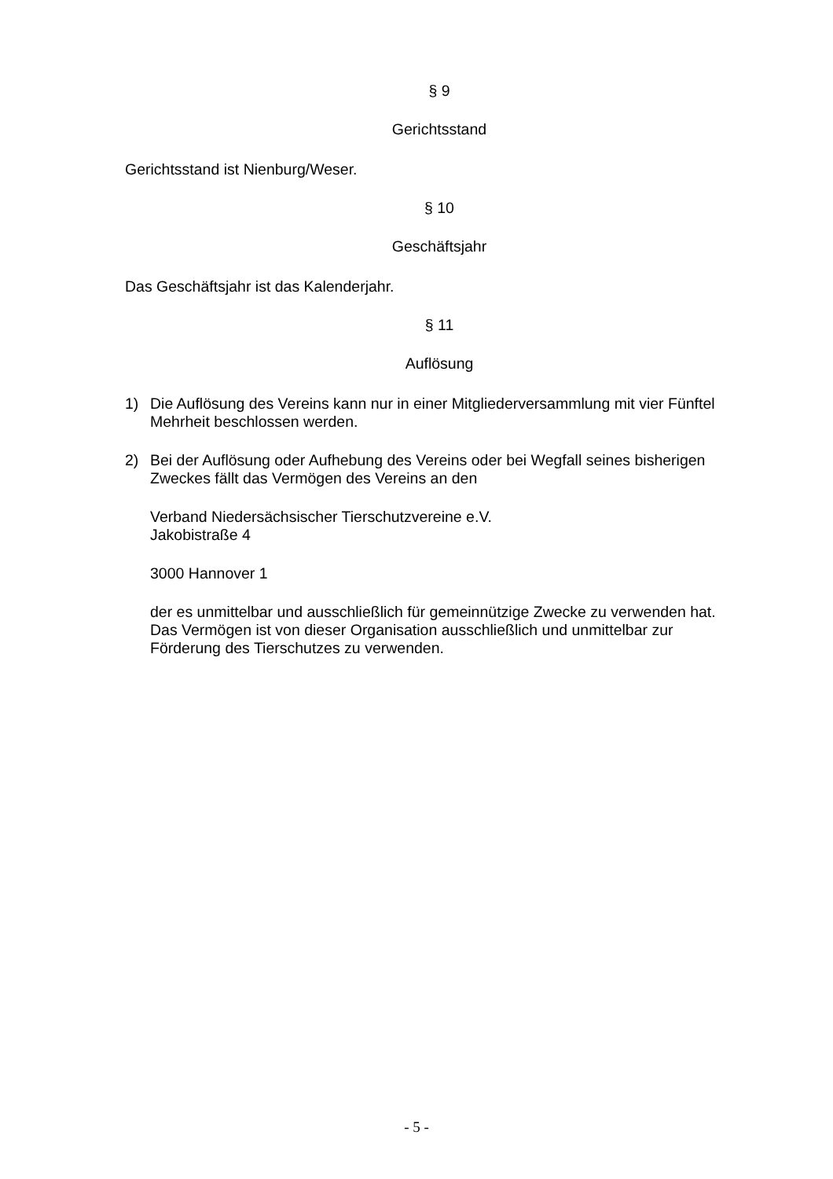§ 9
Gerichtsstand
Gerichtsstand ist Nienburg/Weser.
§ 10
Geschäftsjahr
Das Geschäftsjahr ist das Kalenderjahr.
§ 11
Auflösung
1) Die Auflösung des Vereins kann nur in einer Mitgliederversammlung mit vier Fünftel Mehrheit beschlossen werden.
2) Bei der Auflösung oder Aufhebung des Vereins oder bei Wegfall seines bisherigen Zweckes fällt das Vermögen des Vereins an den
Verband Niedersächsischer Tierschutzvereine e.V.
Jakobistraße 4
3000 Hannover 1
der es unmittelbar und ausschließlich für gemeinnützige Zwecke zu verwenden hat. Das Vermögen ist von dieser Organisation ausschließlich und unmittelbar zur Förderung des Tierschutzes zu verwenden.
- 5 -